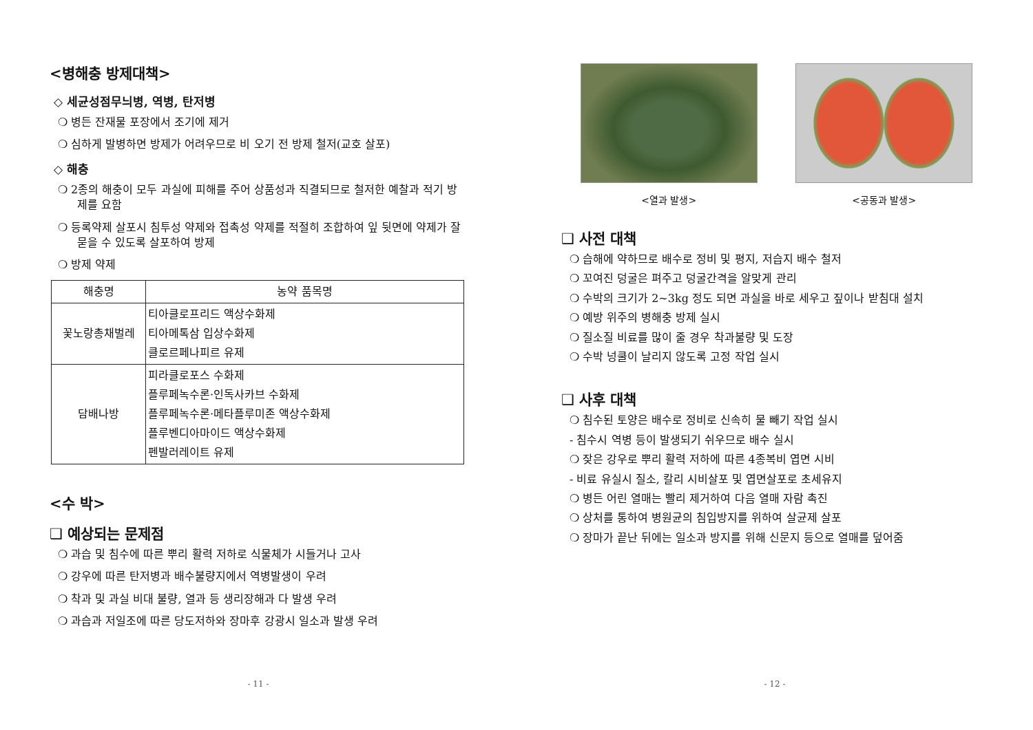<병해충 방제대책>
◇ 세균성점무늬병, 역병, 탄저병
❍ 병든 잔재물 포장에서 조기에 제거
❍ 심하게 발병하면 방제가 어려우므로 비 오기 전 방제 철저(교호 살포)
◇ 해충
❍ 2종의 해충이 모두 과실에 피해를 주어 상품성과 직결되므로 철저한 예찰과 적기 방제를 요함
❍ 등록약제 살포시 침투성 약제와 접촉성 약제를 적절히 조합하여 잎 뒷면에 약제가 잘 묻을 수 있도록 살포하여 방제
❍ 방제 약제
| 해충명 | 농약 품목명 |
| --- | --- |
| 꽃노랑총채벌레 | 티아클로프리드 액상수화제 티아메톡삼 입상수화제 클로르페나피르 유제 |
| 담배나방 | 피라클로포스 수화제 플루페녹수론·인독사카브 수화제 플루페녹수론·메타플루미존 액상수화제 플루벤디아마이드 액상수화제 펜발러레이트 유제 |
<수 박>
❑ 예상되는 문제점
❍ 과습 및 침수에 따른 뿌리 활력 저하로 식물체가 시들거나 고사
❍ 강우에 따른 탄저병과 배수불량지에서 역병발생이 우려
❍ 착과 및 과실 비대 불량, 열과 등 생리장해과 다 발생 우려
❍ 과습과 저일조에 따른 당도저하와 장마후 강광시 일소과 발생 우려
- 11 -
<열과 발생> <공동과 발생>
❑ 사전 대책
❍ 습해에 약하므로 배수로 정비 및 평지, 저습지 배수 철저
❍ 꼬여진 덩굴은 펴주고 덩굴간격을 알맞게 관리
❍ 수박의 크기가 2~3kg 정도 되면 과실을 바로 세우고 짚이나 받침대 설치
❍ 예방 위주의 병해충 방제 실시
❍ 질소질 비료를 많이 줄 경우 착과불량 및 도장
❍ 수박 넝쿨이 날리지 않도록 고정 작업 실시
❑ 사후 대책
❍ 침수된 토양은 배수로 정비로 신속히 물 빼기 작업 실시
- 침수시 역병 등이 발생되기 쉬우므로 배수 실시
❍ 잦은 강우로 뿌리 활력 저하에 따른 4종복비 엽면 시비
- 비료 유실시 질소, 칼리 시비살포 및 엽면살포로 초세유지
❍ 병든 어린 열매는 빨리 제거하여 다음 열매 자람 촉진
❍ 상처를 통하여 병원균의 침입방지를 위하여 살균제 살포
❍ 장마가 끝난 뒤에는 일소과 방지를 위해 신문지 등으로 열매를 덮어줌
- 12 -